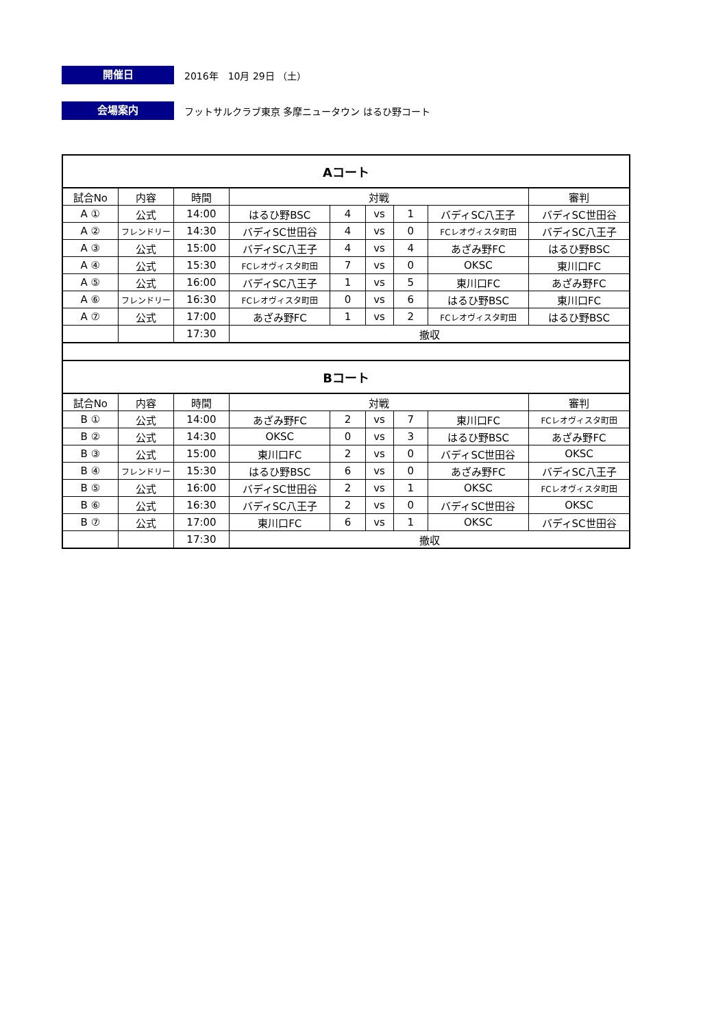開催日
2016年　10月 29日 （土）
会場案内
フットサルクラブ東京 多摩ニュータウン はるひ野コート
| Aコート | | | | | | | | |
| 試合No | 内容 | 時間 | 対戦 | | | | | 審判 |
| A ① | 公式 | 14:00 | はるひ野BSC | 4 | vs | 1 | バディSC八王子 | バディSC世田谷 |
| A ② | フレンドリー | 14:30 | バディSC世田谷 | 4 | vs | 0 | FCレオヴィスタ町田 | バディSC八王子 |
| A ③ | 公式 | 15:00 | バディSC八王子 | 4 | vs | 4 | あざみ野FC | はるひ野BSC |
| A ④ | 公式 | 15:30 | FCレオヴィスタ町田 | 7 | vs | 0 | OKSC | 東川口FC |
| A ⑤ | 公式 | 16:00 | バディSC八王子 | 1 | vs | 5 | 東川口FC | あざみ野FC |
| A ⑥ | フレンドリー | 16:30 | FCレオヴィスタ町田 | 0 | vs | 6 | はるひ野BSC | 東川口FC |
| A ⑦ | 公式 | 17:00 | あざみ野FC | 1 | vs | 2 | FCレオヴィスタ町田 | はるひ野BSC |
| | | 17:30 | 撤収 | | | | | |
| Bコート | | | | | | | | |
| 試合No | 内容 | 時間 | 対戦 | | | | | 審判 |
| B ① | 公式 | 14:00 | あざみ野FC | 2 | vs | 7 | 東川口FC | FCレオヴィスタ町田 |
| B ② | 公式 | 14:30 | OKSC | 0 | vs | 3 | はるひ野BSC | あざみ野FC |
| B ③ | 公式 | 15:00 | 東川口FC | 2 | vs | 0 | バディSC世田谷 | OKSC |
| B ④ | フレンドリー | 15:30 | はるひ野BSC | 6 | vs | 0 | あざみ野FC | バディSC八王子 |
| B ⑤ | 公式 | 16:00 | バディSC世田谷 | 2 | vs | 1 | OKSC | FCレオヴィスタ町田 |
| B ⑥ | 公式 | 16:30 | バディSC八王子 | 2 | vs | 0 | バディSC世田谷 | OKSC |
| B ⑦ | 公式 | 17:00 | 東川口FC | 6 | vs | 1 | OKSC | バディSC世田谷 |
| | | 17:30 | 撤収 | | | | | |